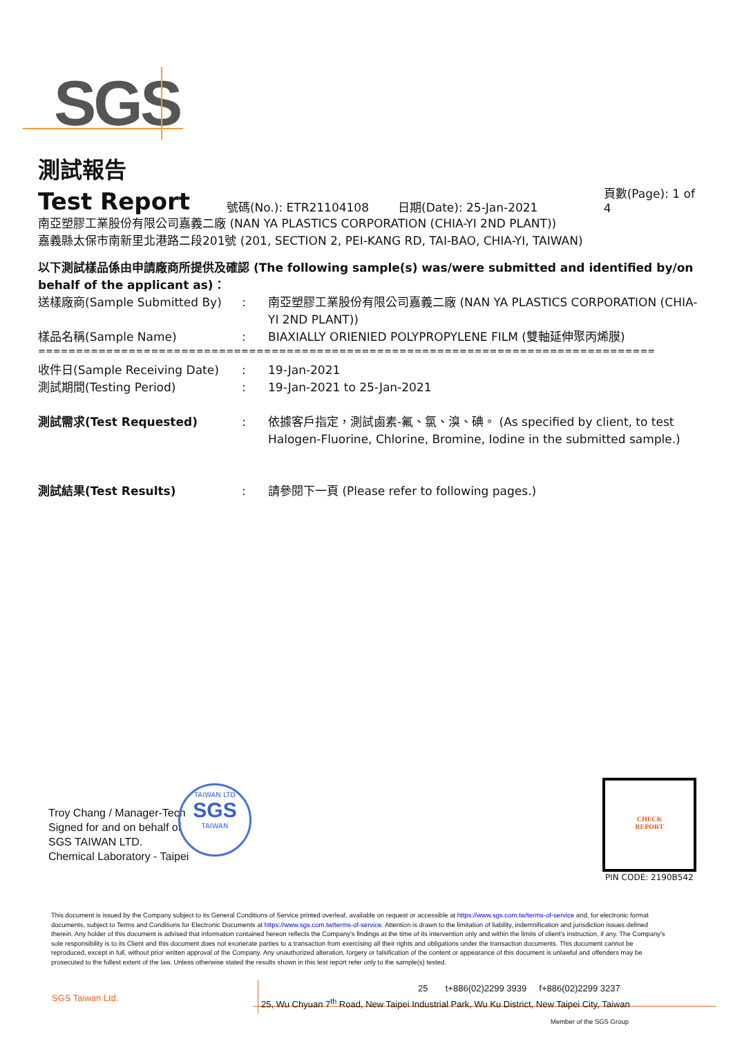SGS
測試報告
Test Report 號碼(No.): ETR21104108 日期(Date): 25-Jan-2021 頁數(Page): 1 of 4
南亞塑膠工業股份有限公司嘉義二廠 (NAN YA PLASTICS CORPORATION (CHIA-YI 2ND PLANT))
嘉義縣太保市南新里北港路二段201號 (201, SECTION 2, PEI-KANG RD, TAI-BAO, CHIA-YI, TAIWAN)
以下測試樣品係由申請廠商所提供及確認 (The following sample(s) was/were submitted and identified by/on behalf of the applicant as)：
送樣廠商(Sample Submitted By): 南亞塑膠工業股份有限公司嘉義二廠 (NAN YA PLASTICS CORPORATION (CHIA-YI 2ND PLANT))
樣品名稱(Sample Name): BIAXIALLY ORIENIED POLYPROPYLENE FILM (雙軸延伸聚丙烯膜)
==================================================================================
收件日(Sample Receiving Date): 19-Jan-2021
測試期間(Testing Period): 19-Jan-2021 to 25-Jan-2021
測試需求(Test Requested): 依據客戶指定，測試鹵素-氟、氯、溴、碘。 (As specified by client, to test Halogen-Fluorine, Chlorine, Bromine, Iodine in the submitted sample.)
測試結果(Test Results): 請參閱下一頁 (Please refer to following pages.)
Troy Chang / Manager-Tech
Signed for and on behalf of
SGS TAIWAN LTD.
Chemical Laboratory - Taipei
TAIWAN LTD
SGS
TAIWAN
CHECK
REPORT
PIN CODE: 2190B542
This document is issued by the Company subject to its General Conditions of Service printed overleaf, available on request or accessible at https://www.sgs.com.tw/terms-of-service and, for electronic format documents, subject to Terms and Conditions for Electronic Documents at https://www.sgs.com.tw/terms-of-service. Attention is drawn to the limitation of liability, indemnification and jurisdiction issues defined therein. Any holder of this document is advised that information contained hereon reflects the Company's findings at the time of its intervention only and within the limits of client's instruction, if any. The Company's sole responsibility is to its Client and this document does not exonerate parties to a transaction from exercising all their rights and obligations under the transaction documents. This document cannot be reproduced, except in full, without prior written approval of the Company. Any unauthorized alteration, forgery or falsification of the content or appearance of this document is unlawful and offenders may be prosecuted to the fullest extent of the law. Unless otherwise stated the results shown in this test report refer only to the sample(s) tested.
SGS Taiwan Ltd.
25 t+886(02)2299 3939 f+886(02)2299 3237
25, Wu Chyuan 7<sup>th</sup> Road, New Taipei Industrial Park, Wu Ku District, New Taipei City, Taiwan
Member of the SGS Group